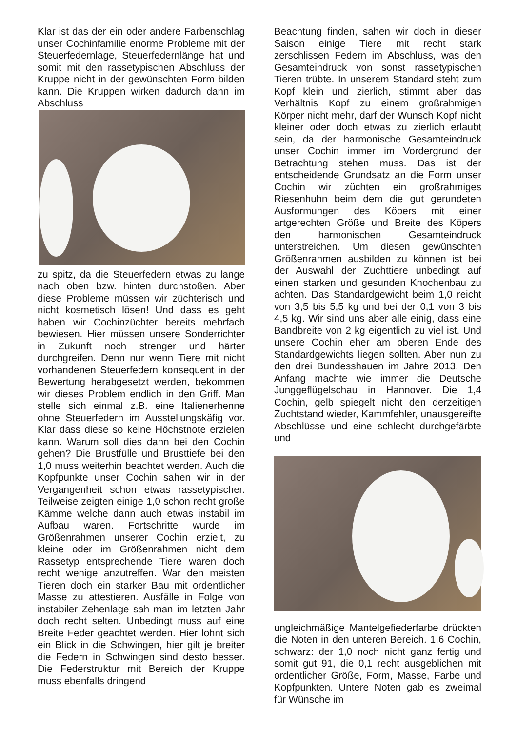Klar ist das der ein oder andere Farbenschlag unser Cochinfamilie enorme Probleme mit der Steuerfedernlage, Steuerfedernlänge hat und somit mit den rassetypischen Abschluss der Kruppe nicht in der gewünschten Form bilden kann. Die Kruppen wirken dadurch dann im Abschluss
zu spitz, da die Steuerfedern etwas zu lange nach oben bzw. hinten durchstoßen. Aber diese Probleme müssen wir züchterisch und nicht kosmetisch lösen! Und dass es geht haben wir Cochinzüchter bereits mehrfach bewiesen. Hier müssen unsere Sonderrichter in Zukunft noch strenger und härter durchgreifen. Denn nur wenn Tiere mit nicht vorhandenen Steuerfedern konsequent in der Bewertung herabgesetzt werden, bekommen wir dieses Problem endlich in den Griff. Man stelle sich einmal z.B. eine Italienerhenne ohne Steuerfedern im Ausstellungskäfig vor. Klar dass diese so keine Höchstnote erzielen kann. Warum soll dies dann bei den Cochin gehen? Die Brustfülle und Brusttiefe bei den 1,0 muss weiterhin beachtet werden. Auch die Kopfpunkte unser Cochin sahen wir in der Vergangenheit schon etwas rassetypischer. Teilweise zeigten einige 1,0 schon recht große Kämme welche dann auch etwas instabil im Aufbau waren. Fortschritte wurde im Größenrahmen unserer Cochin erzielt, zu kleine oder im Größenrahmen nicht dem Rassetyp entsprechende Tiere waren doch recht wenige anzutreffen. War den meisten Tieren doch ein starker Bau mit ordentlicher Masse zu attestieren. Ausfälle in Folge von instabiler Zehenlage sah man im letzten Jahr doch recht selten. Unbedingt muss auf eine Breite Feder geachtet werden. Hier lohnt sich ein Blick in die Schwingen, hier gilt je breiter die Federn in Schwingen sind desto besser. Die Federstruktur mit Bereich der Kruppe muss ebenfalls dringend
Beachtung finden, sahen wir doch in dieser Saison einige Tiere mit recht stark zerschlissen Federn im Abschluss, was den Gesamteindruck von sonst rassetypischen Tieren trübte. In unserem Standard steht zum Kopf klein und zierlich, stimmt aber das Verhältnis Kopf zu einem großrahmigen Körper nicht mehr, darf der Wunsch Kopf nicht kleiner oder doch etwas zu zierlich erlaubt sein, da der harmonische Gesamteindruck unser Cochin immer im Vordergrund der Betrachtung stehen muss. Das ist der entscheidende Grundsatz an die Form unser Cochin wir züchten ein großrahmiges Riesenhuhn beim dem die gut gerundeten Ausformungen des Köpers mit einer artgerechten Größe und Breite des Köpers den harmonischen Gesamteindruck unterstreichen. Um diesen gewünschten Größenrahmen ausbilden zu können ist bei der Auswahl der Zuchttiere unbedingt auf einen starken und gesunden Knochenbau zu achten. Das Standardgewicht beim 1,0 reicht von 3,5 bis 5,5 kg und bei der 0,1 von 3 bis 4,5 kg. Wir sind uns aber alle einig, dass eine Bandbreite von 2 kg eigentlich zu viel ist. Und unsere Cochin eher am oberen Ende des Standardgewichts liegen sollten. Aber nun zu den drei Bundesshauen im Jahre 2013. Den Anfang machte wie immer die Deutsche Junggeflügelschau in Hannover. Die 1,4 Cochin, gelb spiegelt nicht den derzeitigen Zuchtstand wieder, Kammfehler, unausgereifte Abschlüsse und eine schlecht durchgefärbte und
ungleichmäßige Mantelgefiederfarbe drückten die Noten in den unteren Bereich. 1,6 Cochin, schwarz: der 1,0 noch nicht ganz fertig und somit gut 91, die 0,1 recht ausgeblichen mit ordentlicher Größe, Form, Masse, Farbe und Kopfpunkten. Untere Noten gab es zweimal für Wünsche im